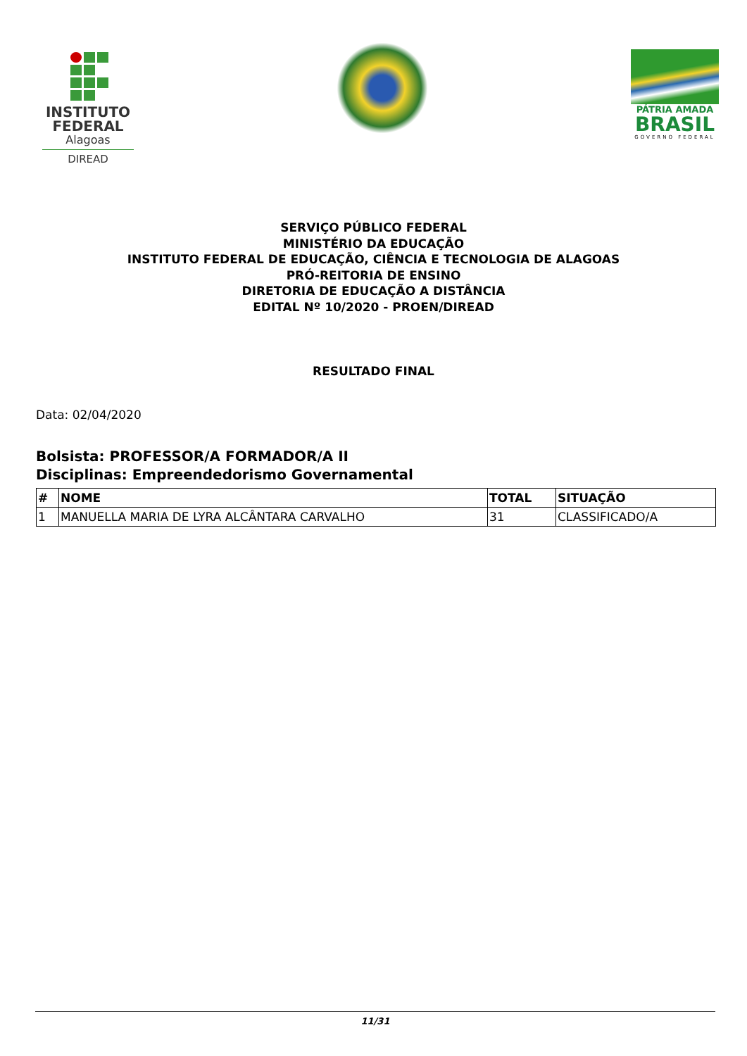INSTITUTO
FEDERAL
Alagoas
DIREAD
PÁTRIA AMADA
BRASIL
GOVERNO FEDERAL
SERVIÇO PÚBLICO FEDERAL
MINISTÉRIO DA EDUCAÇÃO
INSTITUTO FEDERAL DE EDUCAÇÃO, CIÊNCIA E TECNOLOGIA DE ALAGOAS
PRÓ-REITORIA DE ENSINO
DIRETORIA DE EDUCAÇÃO A DISTÂNCIA
EDITAL Nº 10/2020 - PROEN/DIREAD
RESULTADO FINAL
Data: 02/04/2020
Bolsista: PROFESSOR/A FORMADOR/A II
Disciplinas: Empreendedorismo Governamental
| # | NOME | TOTAL | SITUAÇÃO |
| --- | --- | --- | --- |
| 1 | MANUELLA MARIA DE LYRA ALCÂNTARA CARVALHO | 31 | CLASSIFICADO/A |
11/31